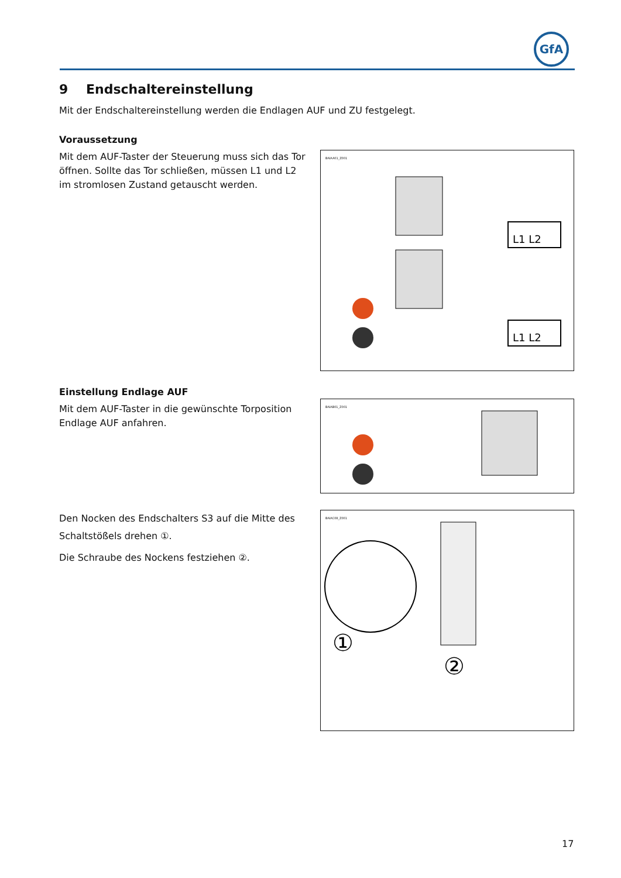GfA
9 Endschaltereinstellung
Mit der Endschaltereinstellung werden die Endlagen AUF und ZU festgelegt.
Voraussetzung
Mit dem AUF-Taster der Steuerung muss sich das Tor öffnen. Sollte das Tor schließen, müssen L1 und L2 im stromlosen Zustand getauscht werden.
BAIAA01_Z001
L1 L2
L1 L2
Einstellung Endlage AUF
Mit dem AUF-Taster in die gewünschte Torposition Endlage AUF anfahren.
BAIAB01_Z001
Den Nocken des Endschalters S3 auf die Mitte des Schaltstößels drehen ①.
Die Schraube des Nockens festziehen ②.
BAIAC08_Z001
①
②
17